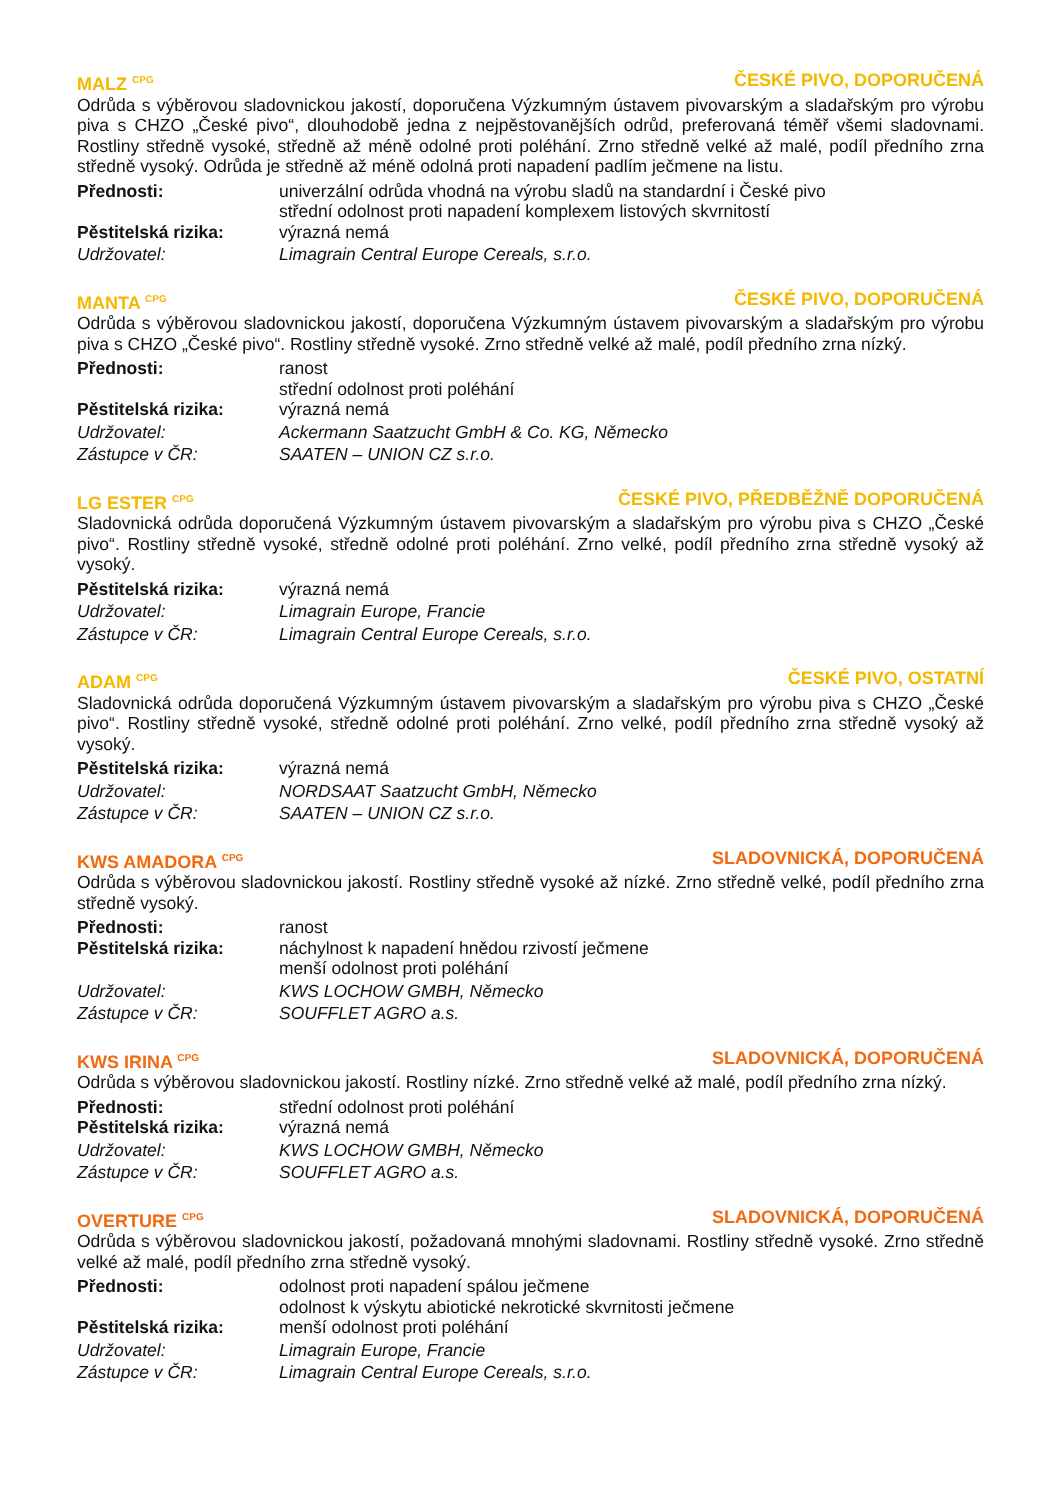MALZ <sup>CPG</sup> ČESKÉ PIVO, DOPORUČENÁ
Odrůda s výběrovou sladovnickou jakostí, doporučena Výzkumným ústavem pivovarským a sladařským pro výrobu piva s CHZO „České pivo“, dlouhodobě jedna z nejpěstovanějších odrůd, preferovaná téměř všemi sladovnami. Rostliny středně vysoké, středně až méně odolné proti poléhání. Zrno středně velké až malé, podíl předního zrna středně vysoký. Odrůda je středně až méně odolná proti napadení padlím ječmene na listu.
Přednosti: univerzální odrůda vhodná na výrobu sladů na standardní i České pivo
střední odolnost proti napadení komplexem listových skvrnitostí
Pěstitelská rizika: výrazná nemá
Udržovatel: Limagrain Central Europe Cereals, s.r.o.
MANTA <sup>CPG</sup> ČESKÉ PIVO, DOPORUČENÁ
Odrůda s výběrovou sladovnickou jakostí, doporučena Výzkumným ústavem pivovarským a sladařským pro výrobu piva s CHZO „České pivo“. Rostliny středně vysoké. Zrno středně velké až malé, podíl předního zrna nízký.
Přednosti: ranost
střední odolnost proti poléhání
Pěstitelská rizika: výrazná nemá
Udržovatel: Ackermann Saatzucht GmbH & Co. KG, Německo
Zástupce v ČR: SAATEN – UNION CZ s.r.o.
LG ESTER <sup>CPG</sup> ČESKÉ PIVO, PŘEDBĚŽNĚ DOPORUČENÁ
Sladovnická odrůda doporučená Výzkumným ústavem pivovarským a sladařským pro výrobu piva s CHZO „České pivo“. Rostliny středně vysoké, středně odolné proti poléhání. Zrno velké, podíl předního zrna středně vysoký až vysoký.
Pěstitelská rizika: výrazná nemá
Udržovatel: Limagrain Europe, Francie
Zástupce v ČR: Limagrain Central Europe Cereals, s.r.o.
ADAM <sup>CPG</sup> ČESKÉ PIVO, OSTATNÍ
Sladovnická odrůda doporučená Výzkumným ústavem pivovarským a sladařským pro výrobu piva s CHZO „České pivo“. Rostliny středně vysoké, středně odolné proti poléhání. Zrno velké, podíl předního zrna středně vysoký až vysoký.
Pěstitelská rizika: výrazná nemá
Udržovatel: NORDSAAT Saatzucht GmbH, Německo
Zástupce v ČR: SAATEN – UNION CZ s.r.o.
KWS AMADORA <sup>CPG</sup> SLADOVNICKÁ, DOPORUČENÁ
Odrůda s výběrovou sladovnickou jakostí. Rostliny středně vysoké až nízké. Zrno středně velké, podíl předního zrna středně vysoký.
Přednosti: ranost
Pěstitelská rizika: náchylnost k napadení hnědou rzivostí ječmene
menší odolnost proti poléhání
Udržovatel: KWS LOCHOW GMBH, Německo
Zástupce v ČR: SOUFFLET AGRO a.s.
KWS IRINA <sup>CPG</sup> SLADOVNICKÁ, DOPORUČENÁ
Odrůda s výběrovou sladovnickou jakostí. Rostliny nízké. Zrno středně velké až malé, podíl předního zrna nízký.
Přednosti: střední odolnost proti poléhání
Pěstitelská rizika: výrazná nemá
Udržovatel: KWS LOCHOW GMBH, Německo
Zástupce v ČR: SOUFFLET AGRO a.s.
OVERTURE <sup>CPG</sup> SLADOVNICKÁ, DOPORUČENÁ
Odrůda s výběrovou sladovnickou jakostí, požadovaná mnohými sladovnami. Rostliny středně vysoké. Zrno středně velké až malé, podíl předního zrna středně vysoký.
Přednosti: odolnost proti napadení spálou ječmene
odolnost k výskytu abiotické nekrotické skvrnitosti ječmene
Pěstitelská rizika: menší odolnost proti poléhání
Udržovatel: Limagrain Europe, Francie
Zástupce v ČR: Limagrain Central Europe Cereals, s.r.o.